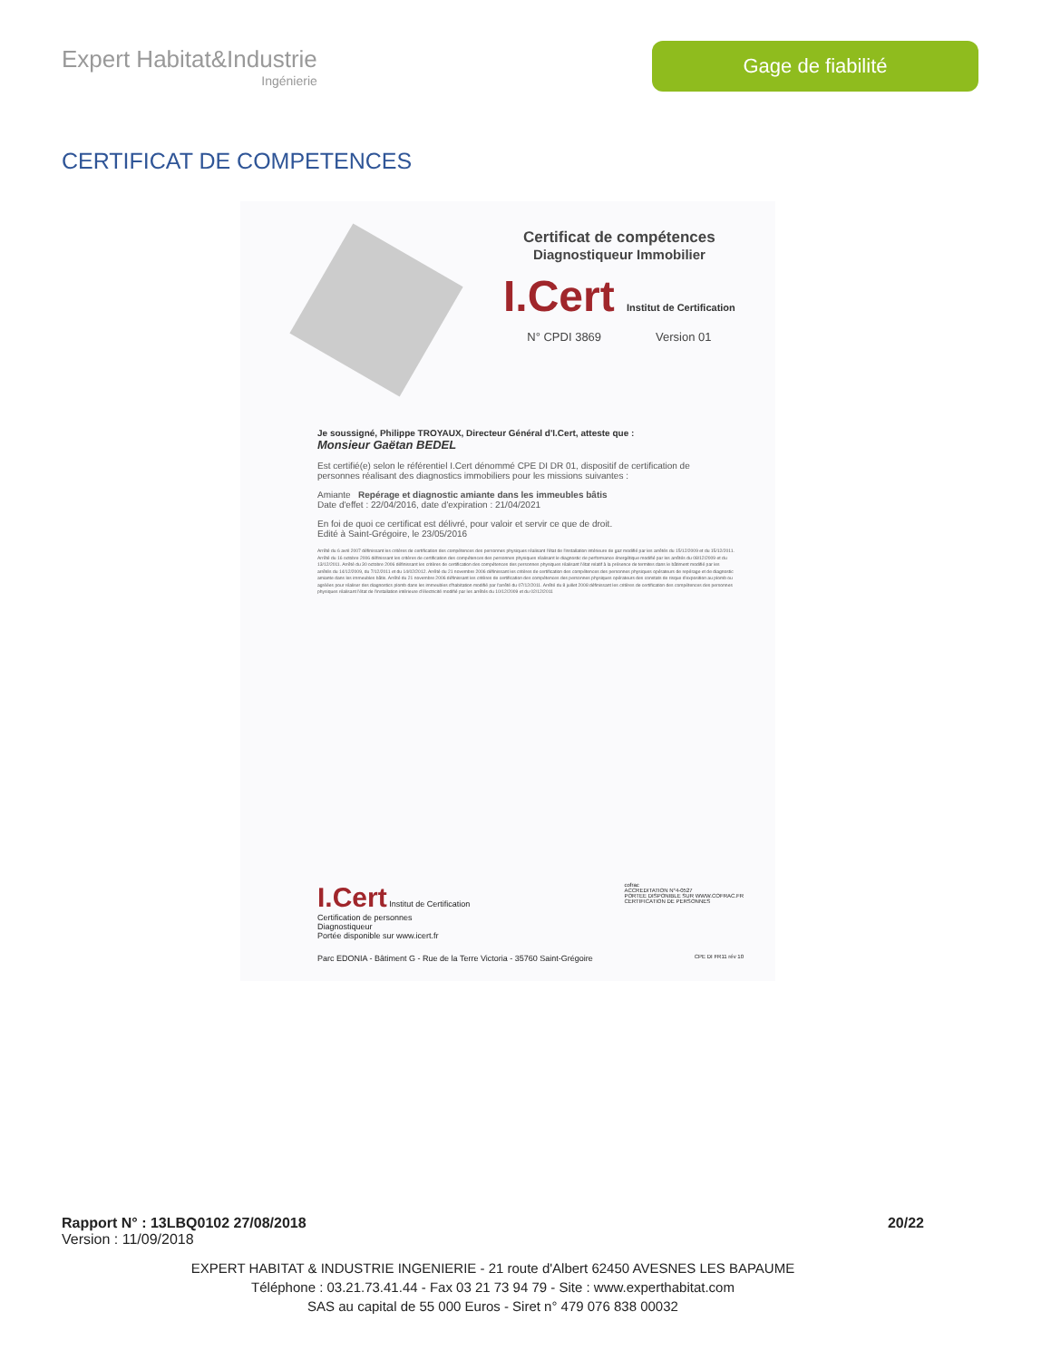Expert Habitat&Industrie
Ingénierie
Gage de fiabilité
CERTIFICAT DE COMPETENCES
Certificat de compétences
Diagnostiqueur Immobilier
I.Cert Institut de Certification
N° CPDI 3869 Version 01
Je soussigné, Philippe TROYAUX, Directeur Général d'I.Cert, atteste que :
Monsieur Gaëtan BEDEL
Est certifié(e) selon le référentiel I.Cert dénommé CPE DI DR 01, dispositif de certification de personnes réalisant des diagnostics immobiliers pour les missions suivantes :
Amiante Repérage et diagnostic amiante dans les immeubles bâtis
Date d'effet : 22/04/2016, date d'expiration : 21/04/2021
En foi de quoi ce certificat est délivré, pour valoir et servir ce que de droit.
Edité à Saint-Grégoire, le 23/05/2016
Arrêté du 6 avril 2007 définissant les critères de certification des compétences des personnes physiques réalisant l'état de l'installation intérieure de gaz modifié par les arrêtés du 15/12/2009 et du 15/12/2011. Arrêté du 16 octobre 2006 définissant les critères de certification des compétences des personnes physiques réalisant le diagnostic de performance énergétique modifié par les arrêtés du 08/12/2009 et du 13/12/2011. Arrêté du 30 octobre 2006 définissant les critères de certification des compétences des personnes physiques réalisant l'état relatif à la présence de termites dans le bâtiment modifié par les arrêtés du 14/12/2009, du 7/12/2011 et du 14/02/2012. Arrêté du 21 novembre 2006 définissant les critères de certification des compétences des personnes physiques opérateurs de repérage et de diagnostic amiante dans les immeubles bâtis. Arrêté du 21 novembre 2006 définissant les critères de certification des compétences des personnes physiques opérateurs des constats de risque d'exposition au plomb ou agréées pour réaliser des diagnostics plomb dans les immeubles d'habitation modifié par l'arrêté du 07/12/2011. Arrêté du 8 juillet 2008 définissant les critères de certification des compétences des personnes physiques réalisant l'état de l'installation intérieure d'électricité modifié par les arrêtés du 10/12/2009 et du 02/12/2011
I.Cert Institut de Certification
Certification de personnes
Diagnostiqueur
Portée disponible sur www.icert.fr
cofrac
ACCREDITATION N°4-0527
PORTEE DISPONIBLE SUR WWW.COFRAC.FR
CERTIFICATION DE PERSONNES
Parc EDONIA - Bâtiment G - Rue de la Terre Victoria - 35760 Saint-Grégoire CPE DI FR11 rév 10
Rapport N° : 13LBQ0102 27/08/2018 20/22
Version : 11/09/2018
EXPERT HABITAT & INDUSTRIE INGENIERIE - 21 route d'Albert 62450 AVESNES LES BAPAUME
Téléphone : 03.21.73.41.44 - Fax 03 21 73 94 79 - Site : www.experthabitat.com
SAS au capital de 55 000 Euros - Siret n° 479 076 838 00032